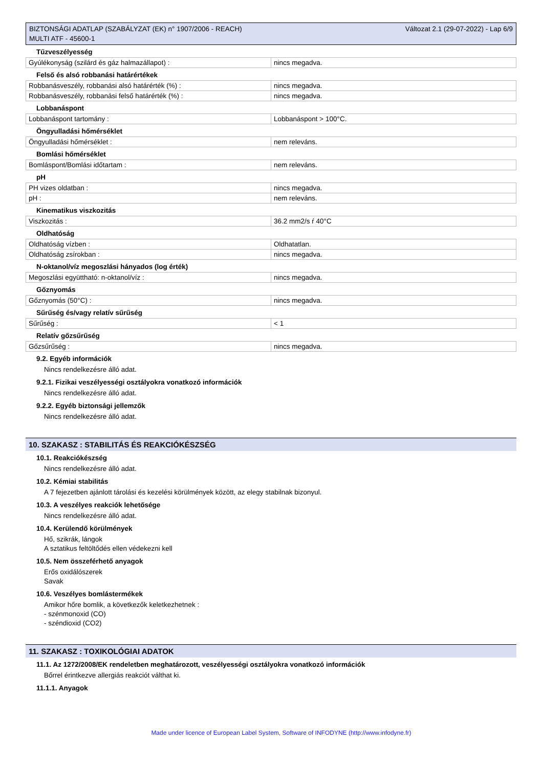BIZTONSÁGI ADATLAP (SZABÁLYZAT (EK) n° 1907/2006 - REACH)
MULTI ATF - 45600-1
Változat 2.1 (29-07-2022) - Lap 6/9
Tűzveszélyesség
| Gyúlékonyság (szilárd és gáz halmazállapot) : | nincs megadva. |
Felső és alsó robbanási határértékek
| Robbanásveszély, robbanási alsó határérték (%) : | nincs megadva. |
| Robbanásveszély, robbanási felső határérték (%) : | nincs megadva. |
Lobbanáspont
| Lobbanáspont tartomány : | Lobbanáspont > 100°C. |
Öngyulladási hőmérséklet
| Öngyulladási hőmérséklet : | nem releváns. |
Bomlási hőmérséklet
| Bomláspont/Bomlási időtartam : | nem releváns. |
pH
| PH vizes oldatban : | nincs megadva. |
| pH : | nem releváns. |
Kinematikus viszkozitás
| Viszkozitás : | 36.2 mm2/s ŕ 40°C |
Oldhatóság
| Oldhatóság vízben : | Oldhatatlan. |
| Oldhatóság zsírokban : | nincs megadva. |
N-oktanol/víz megoszlási hányados (log érték)
| Megoszlási együttható: n-oktanol/víz : | nincs megadva. |
Gőznyomás
| Gőznyomás (50°C) : | nincs megadva. |
Sűrűség és/vagy relatív sűrűség
| Sűrűség : | < 1 |
Relatív gőzsűrűség
| Gőzsűrűség : | nincs megadva. |
9.2. Egyéb információk
Nincs rendelkezésre álló adat.
9.2.1. Fizikai veszélyességi osztályokra vonatkozó információk
Nincs rendelkezésre álló adat.
9.2.2. Egyéb biztonsági jellemzők
Nincs rendelkezésre álló adat.
10. SZAKASZ : STABILITÁS ÉS REAKCIÓKÉSZSÉG
10.1. Reakciókészség
Nincs rendelkezésre álló adat.
10.2. Kémiai stabilitás
A 7 fejezetben ajánlott tárolási és kezelési körülmények között, az elegy stabilnak bizonyul.
10.3. A veszélyes reakciók lehetősége
Nincs rendelkezésre álló adat.
10.4. Kerülendő körülmények
Hő, szikrák, lángok
A sztatikus feltöltődés ellen védekezni kell
10.5. Nem összeférhető anyagok
Erős oxidálószerek
Savak
10.6. Veszélyes bomlástermékek
Amikor hőre bomlik, a következők keletkezhetnek :
- szénmonoxid (CO)
- széndioxid (CO2)
11. SZAKASZ : TOXIKOLÓGIAI ADATOK
11.1. Az 1272/2008/EK rendeletben meghatározott, veszélyességi osztályokra vonatkozó információk
Bőrrel érintkezve allergiás reakciót válthat ki.
11.1.1. Anyagok
Made under licence of European Label System, Software of INFODYNE (http://www.infodyne.fr)